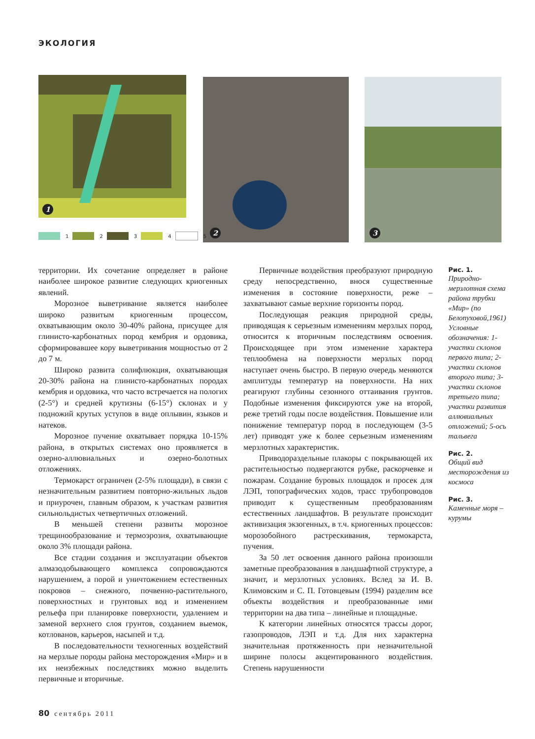ЭКОЛОГИЯ
1 2 3
1 2 3 4 5
территории. Их сочетание определяет в районе наиболее широкое развитие следующих криогенных явлений.
Морозное выветривание является наиболее широко развитым криогенным процессом, охватывающим около 30-40% района, присущее для глинисто-карбонатных пород кембрия и ордовика, сформировавшее кору выветривания мощностью от 2 до 7 м.
Широко развита солифлюкция, охватывающая 20-30% района на глинисто-карбонатных породах кембрия и ордовика, что часто встречается на пологих (2-5°) и средней крутизны (6-15°) склонах и у подножий крутых уступов в виде оплывин, языков и натеков.
Морозное пучение охватывает порядка 10-15% района, в открытых системах оно проявляется в озерно-аллювиальных и озерно-болотных отложениях.
Термокарст ограничен (2-5% площади), в связи с незначительным развитием повторно-жильных льдов и приурочен, главным образом, к участкам развития сильнольдистых четвертичных отложений.
В меньшей степени развиты морозное трещинообразование и термоэрозия, охватывающие около 3% площади района.
Все стадии создания и эксплуатации объектов алмазодобывающего комплекса сопровождаются нарушением, а порой и уничтожением естественных покровов – снежного, почвенно-растительного, поверхностных и грунтовых вод и изменением рельефа при планировке поверхности, удалением и заменой верхнего слоя грунтов, созданием выемок, котлованов, карьеров, насыпей и т.д.
В последовательности техногенных воздействий на мерзлые породы района месторождения «Мир» и в их неизбежных последствиях можно выделить первичные и вторичные.
Первичные воздействия преобразуют природную среду непосредственно, внося существенные изменения в состояние поверхности, реже – захватывают самые верхние горизонты пород.
Последующая реакция природной среды, приводящая к серьезным изменениям мерзлых пород, относится к вторичным последствиям освоения. Происходящее при этом изменение характера теплообмена на поверхности мерзлых пород наступает очень быстро. В первую очередь меняются амплитуды температур на поверхности. На них реагируют глубины сезонного оттаивания грунтов. Подобные изменения фиксируются уже на второй, реже третий годы после воздействия. Повышение или понижение температур пород в последующем (3-5 лет) приводят уже к более серьезным изменениям мерзлотных характеристик.
Приводораздельные плакоры с покрывающей их растительностью подвергаются рубке, раскорчевке и пожарам. Создание буровых площадок и просек для ЛЭП, топографических ходов, трасс трубопроводов приводит к существенным преобразованиям естественных ландшафтов. В результате происходит активизация экзогенных, в т.ч. криогенных процессов: морозобойного растрескивания, термокарста, пучения.
За 50 лет освоения данного района произошли заметные преобразования в ландшафтной структуре, а значит, и мерзлотных условиях. Вслед за И. В. Климовским и С. П. Готовцевым (1994) разделим все объекты воздействия и преобразованные ими территории на два типа – линейные и площадные.
К категории линейных относятся трассы дорог, газопроводов, ЛЭП и т.д. Для них характерна значительная протяженность при незначительной ширине полосы акцентированного воздействия. Степень нарушенности
Рис. 1.
Природно-мерзлотная схема района трубки «Мир» (по Белопуховой,1961) Условные обозначения: 1-участки склонов первого типа; 2- участки склонов второго типа; 3-участки склонов третьего типа; участки развития аллювиальных отложений; 5-ось тальвега
Рис. 2.
Общий вид месторождения из космоса
Рис. 3.
Каменные моря – курумы
80 сентябрь 2011